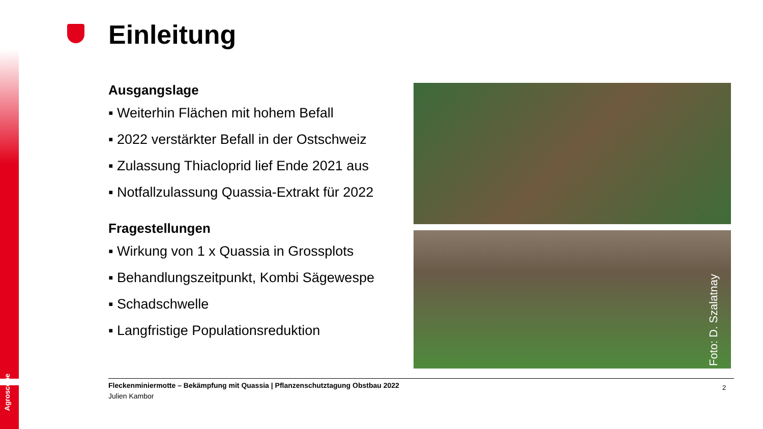Agroscope
Einleitung
Ausgangslage
▪ Weiterhin Flächen mit hohem Befall
▪ 2022 verstärkter Befall in der Ostschweiz
▪ Zulassung Thiacloprid lief Ende 2021 aus
▪ Notfallzulassung Quassia-Extrakt für 2022
Fragestellungen
▪ Wirkung von 1 x Quassia in Grossplots
▪ Behandlungszeitpunkt, Kombi Sägewespe
▪ Schadschwelle
▪ Langfristige Populationsreduktion
Foto: D. Szalatnay
Fleckenminiermotte – Bekämpfung mit Quassia | Pflanzenschutztagung Obstbau 2022
Julien Kambor
2